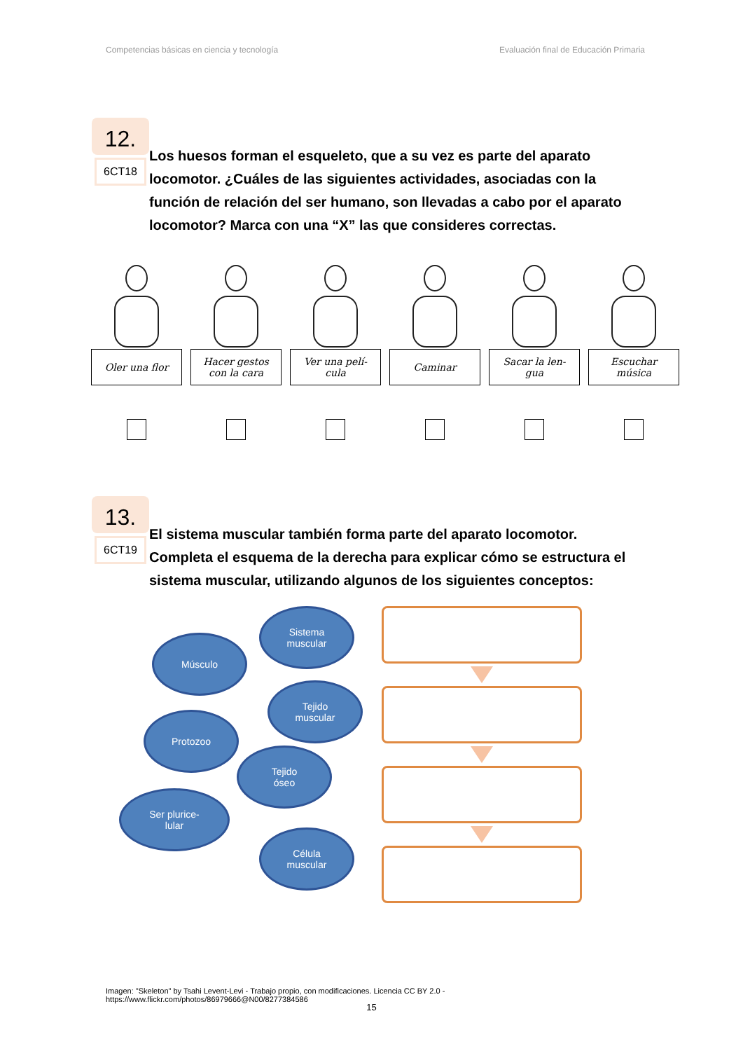Competencias básicas en ciencia y tecnología Evaluación final de Educación Primaria
12.
6CT18
Los huesos forman el esqueleto, que a su vez es parte del aparato locomotor. ¿Cuáles de las siguientes actividades, asociadas con la función de relación del ser humano, son llevadas a cabo por el aparato locomotor? Marca con una “X” las que consideres correctas.
Oler una flor Hacer gestos
con la cara
Ver una pelí-
cula
Caminar Sacar la len-
gua
Escuchar
música
13.
6CT19
El sistema muscular también forma parte del aparato locomotor. Completa el esquema de la derecha para explicar cómo se estructura el sistema muscular, utilizando algunos de los siguientes conceptos:
Sistema
muscular
Músculo
Tejido
muscular
Protozoo
Tejido
óseo
Ser plurice-
lular
Célula
muscular
Imagen: "Skeleton" by Tsahi Levent-Levi - Trabajo propio, con modificaciones. Licencia CC BY 2.0 -
https://www.flickr.com/photos/86979666@N00/8277384586
15